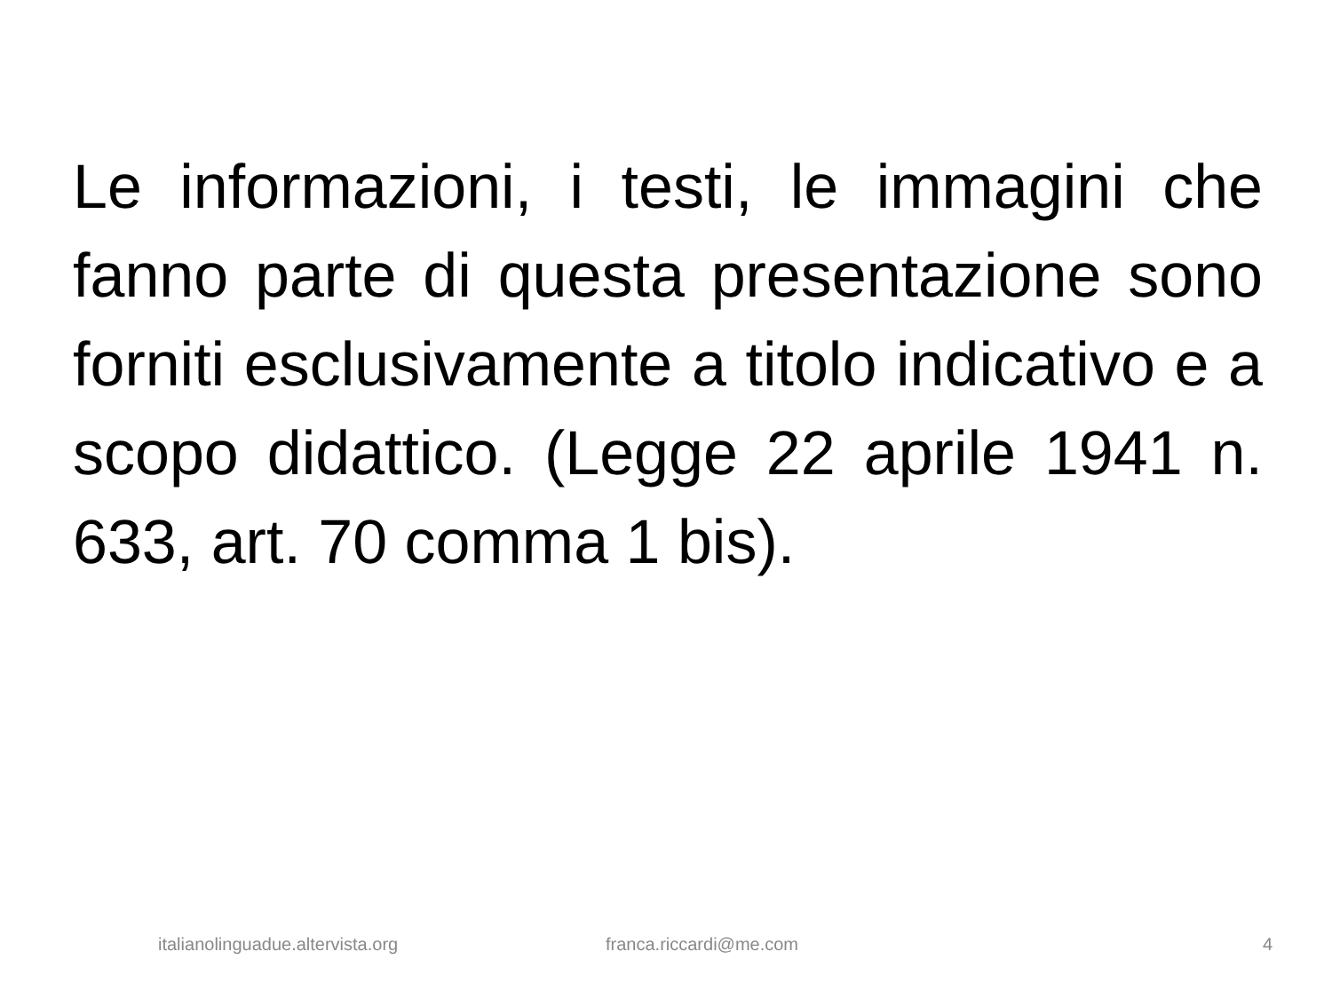Le informazioni, i testi, le immagini che fanno parte di questa presentazione sono forniti esclusivamente a titolo indicativo e a scopo didattico. (Legge 22 aprile 1941 n. 633, art. 70 comma 1 bis).
italianolinguadue.altervista.org franca.riccardi@me.com 4